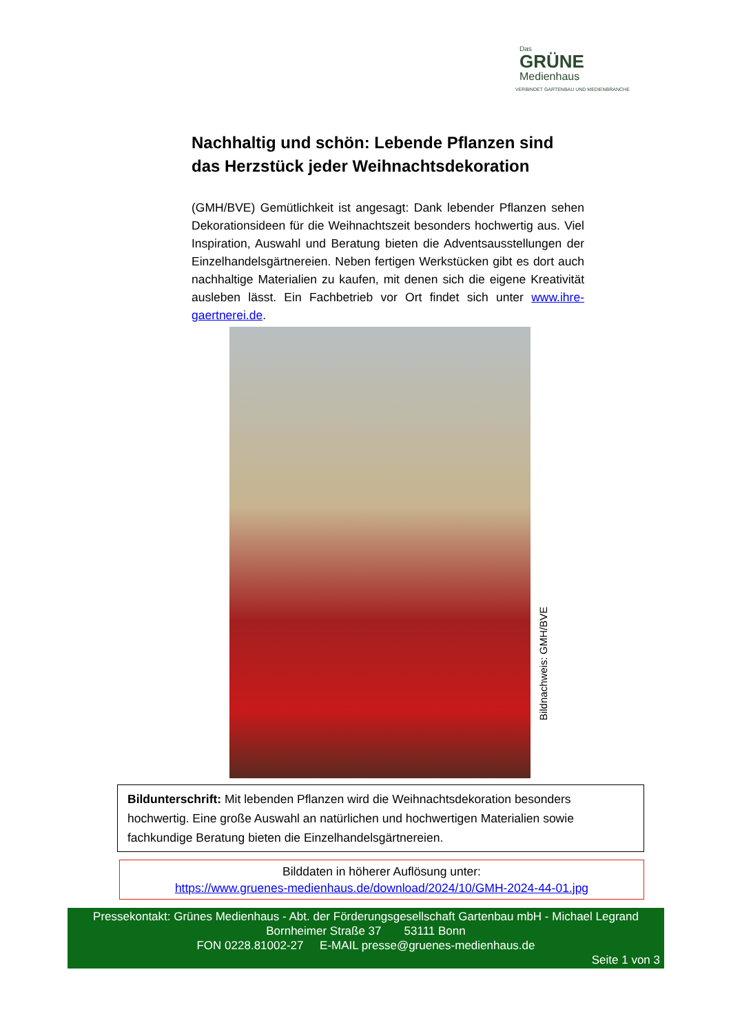Das
GRÜNE
Medienhaus
VERBINDET GARTENBAU UND MEDIENBRANCHE
Nachhaltig und schön: Lebende Pflanzen sind das Herzstück jeder Weihnachtsdekoration
(GMH/BVE) Gemütlichkeit ist angesagt: Dank lebender Pflanzen sehen Dekorationsideen für die Weihnachtszeit besonders hochwertig aus. Viel Inspiration, Auswahl und Beratung bieten die Adventsausstellungen der Einzelhandelsgärtnereien. Neben fertigen Werkstücken gibt es dort auch nachhaltige Materialien zu kaufen, mit denen sich die eigene Kreativität ausleben lässt. Ein Fachbetrieb vor Ort findet sich unter www.ihre-gaertnerei.de.
Bildnachweis: GMH/BVE
Bildunterschrift: Mit lebenden Pflanzen wird die Weihnachtsdekoration besonders hochwertig. Eine große Auswahl an natürlichen und hochwertigen Materialien sowie fachkundige Beratung bieten die Einzelhandelsgärtnereien.
Bilddaten in höherer Auflösung unter:
https://www.gruenes-medienhaus.de/download/2024/10/GMH-2024-44-01.jpg
Pressekontakt: Grünes Medienhaus - Abt. der Förderungsgesellschaft Gartenbau mbH - Michael Legrand
Bornheimer Straße 37 53111 Bonn
FON 0228.81002-27 E-MAIL presse@gruenes-medienhaus.de
Seite 1 von 3